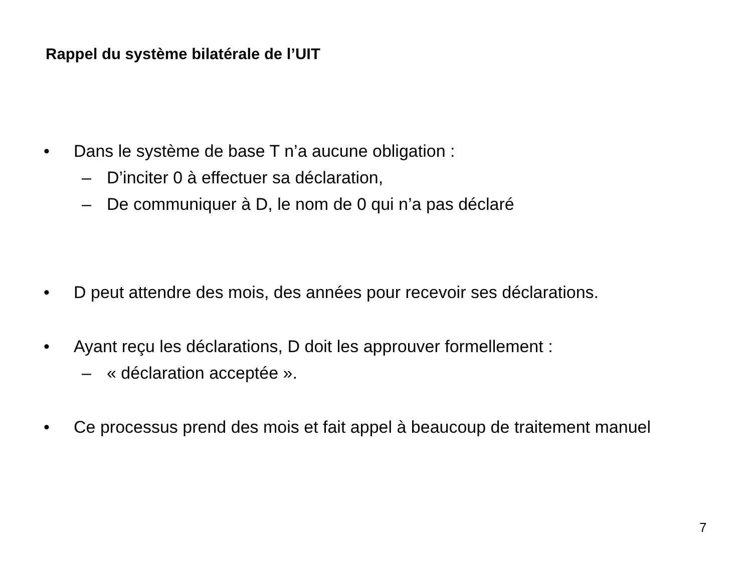Rappel du système bilatérale de l’UIT
• Dans le système de base T n’a aucune obligation :
– D’inciter 0 à effectuer sa déclaration,
– De communiquer à D, le nom de 0 qui n’a pas déclaré
• D peut attendre des mois, des années pour recevoir ses déclarations.
• Ayant reçu les déclarations, D doit les approuver formellement :
– « déclaration acceptée ».
• Ce processus prend des mois et fait appel à beaucoup de traitement manuel
7